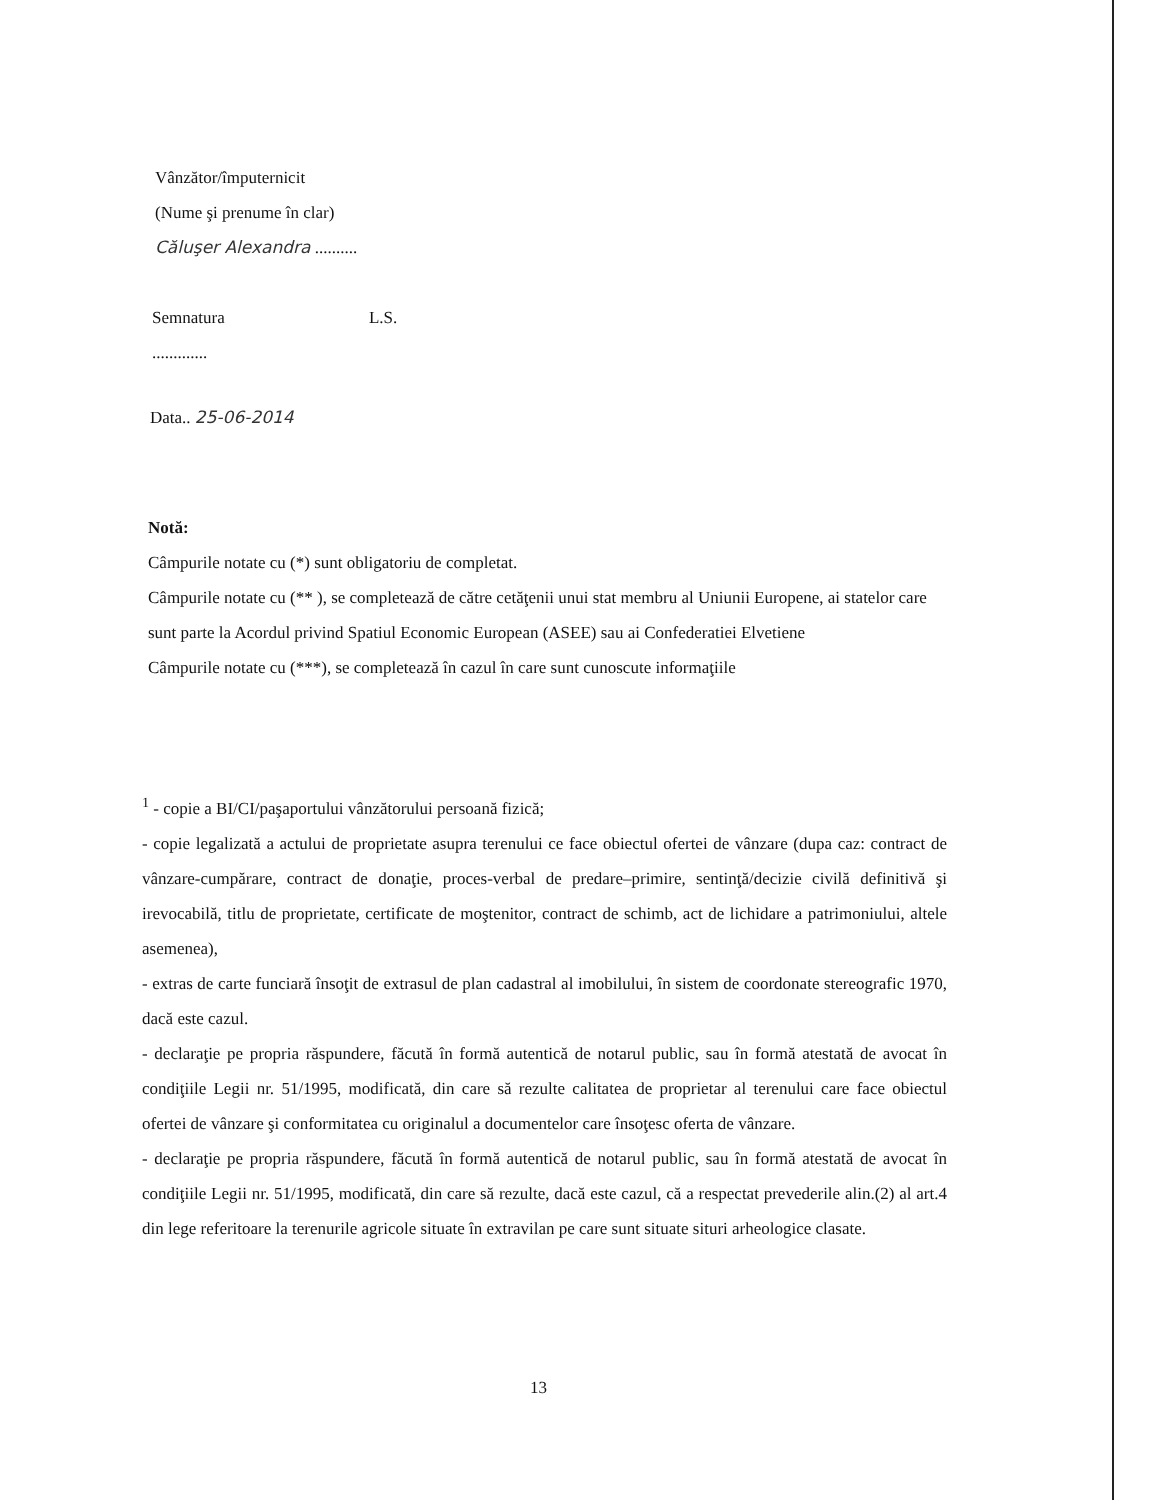Vânzător/împuternicit
(Nume şi prenume în clar)
Căluşer Alexandra ..........
Semnatura L.S.
.............
Data.. 25-06-2014
Notă:
Câmpurile notate cu (*) sunt obligatoriu de completat.
Câmpurile notate cu (** ), se completează de către cetăţenii unui stat membru al Uniunii Europene, ai statelor care sunt parte la Acordul privind Spatiul Economic European (ASEE) sau ai Confederatiei Elvetiene
Câmpurile notate cu (***), se completează în cazul în care sunt cunoscute informaţiile
<sup>1</sup> - copie a BI/CI/paşaportului vânzătorului persoană fizică;
- copie legalizată a actului de proprietate asupra terenului ce face obiectul ofertei de vânzare (dupa caz: contract de vânzare-cumpărare, contract de donaţie, proces-verbal de predare–primire, sentinţă/decizie civilă definitivă şi irevocabilă, titlu de proprietate, certificate de moştenitor, contract de schimb, act de lichidare a patrimoniului, altele asemenea),
- extras de carte funciară însoţit de extrasul de plan cadastral al imobilului, în sistem de coordonate stereografic 1970, dacă este cazul.
- declaraţie pe propria răspundere, făcută în formă autentică de notarul public, sau în formă atestată de avocat în condiţiile Legii nr. 51/1995, modificată, din care să rezulte calitatea de proprietar al terenului care face obiectul ofertei de vânzare şi conformitatea cu originalul a documentelor care însoţesc oferta de vânzare.
- declaraţie pe propria răspundere, făcută în formă autentică de notarul public, sau în formă atestată de avocat în condiţiile Legii nr. 51/1995, modificată, din care să rezulte, dacă este cazul, că a respectat prevederile alin.(2) al art.4 din lege referitoare la terenurile agricole situate în extravilan pe care sunt situate situri arheologice clasate.
13